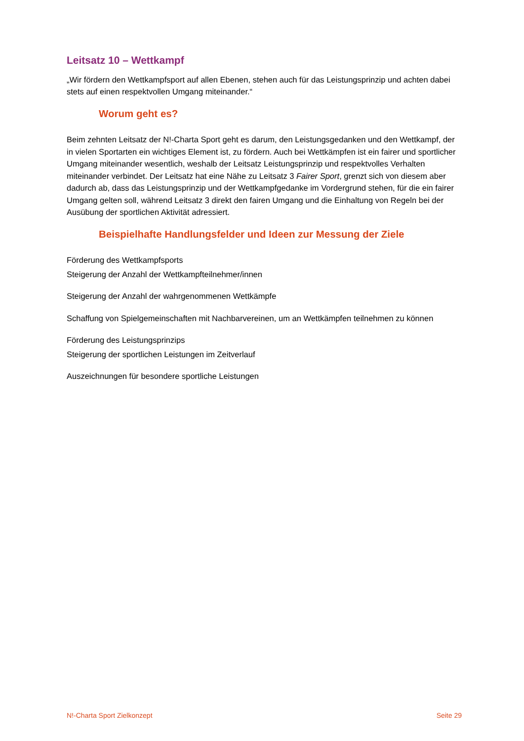Leitsatz 10 – Wettkampf
„Wir fördern den Wettkampfsport auf allen Ebenen, stehen auch für das Leistungsprinzip und achten dabei stets auf einen respektvollen Umgang miteinander.“
Worum geht es?
Beim zehnten Leitsatz der N!-Charta Sport geht es darum, den Leistungsgedanken und den Wettkampf, der in vielen Sportarten ein wichtiges Element ist, zu fördern. Auch bei Wettkämpfen ist ein fairer und sportlicher Umgang miteinander wesentlich, weshalb der Leitsatz Leistungsprinzip und respektvolles Verhalten miteinander verbindet. Der Leitsatz hat eine Nähe zu Leitsatz 3 Fairer Sport, grenzt sich von diesem aber dadurch ab, dass das Leistungsprinzip und der Wettkampfgedanke im Vordergrund stehen, für die ein fairer Umgang gelten soll, während Leitsatz 3 direkt den fairen Umgang und die Einhaltung von Regeln bei der Ausübung der sportlichen Aktivität adressiert.
Beispielhafte Handlungsfelder und Ideen zur Messung der Ziele
Förderung des Wettkampfsports
Steigerung der Anzahl der Wettkampfteilnehmer/innen
Steigerung der Anzahl der wahrgenommenen Wettkämpfe
Schaffung von Spielgemeinschaften mit Nachbarvereinen, um an Wettkämpfen teilnehmen zu können
Förderung des Leistungsprinzips
Steigerung der sportlichen Leistungen im Zeitverlauf
Auszeichnungen für besondere sportliche Leistungen
N!-Charta Sport Zielkonzept Seite 29